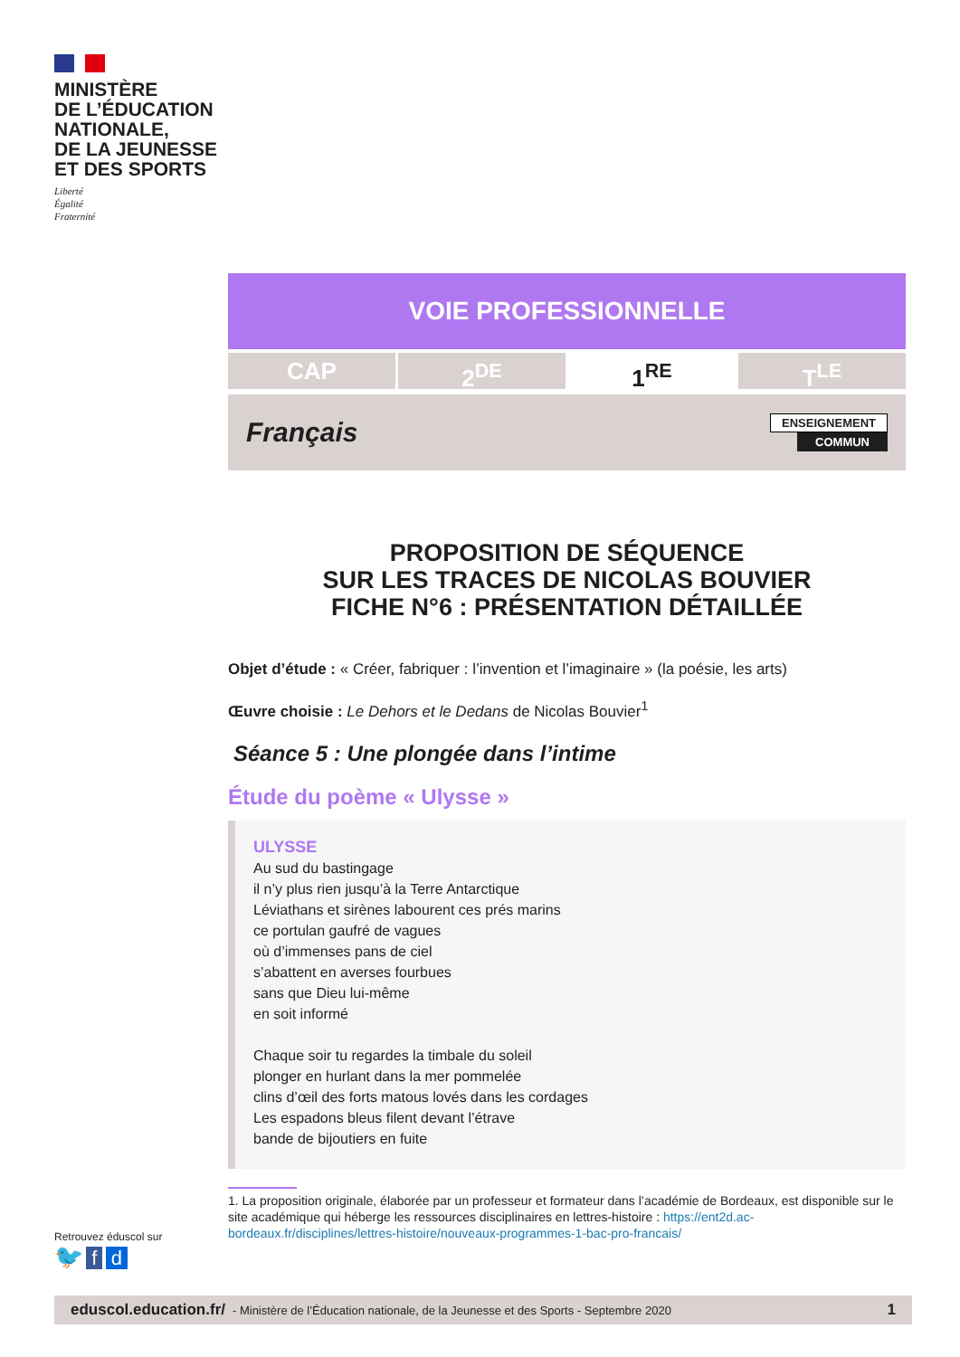MINISTÈRE
DE L’ÉDUCATION
NATIONALE,
DE LA JEUNESSE
ET DES SPORTS
Liberté
Égalité
Fraternité
VOIE PROFESSIONNELLE
CAP 2<sup>DE</sup> 1<sup>RE</sup> T<sup>LE</sup>
Français
ENSEIGNEMENT
COMMUN
PROPOSITION DE SÉQUENCE
SUR LES TRACES DE NICOLAS BOUVIER
FICHE N°6 : PRÉSENTATION DÉTAILLÉE
Objet d’étude : « Créer, fabriquer : l’invention et l’imaginaire » (la poésie, les arts)
Œuvre choisie : Le Dehors et le Dedans de Nicolas Bouvier<sup>1</sup>
Séance 5 : Une plongée dans l’intime
Étude du poème « Ulysse »
ULYSSE
Au sud du bastingage
il n’y plus rien jusqu’à la Terre Antarctique
Léviathans et sirènes labourent ces prés marins
ce portulan gaufré de vagues
où d’immenses pans de ciel
s’abattent en averses fourbues
sans que Dieu lui-même
en soit informé
Chaque soir tu regardes la timbale du soleil
plonger en hurlant dans la mer pommelée
clins d’œil des forts matous lovés dans les cordages
Les espadons bleus filent devant l’étrave
bande de bijoutiers en fuite
1. La proposition originale, élaborée par un professeur et formateur dans l’académie de Bordeaux, est disponible sur le site académique qui héberge les ressources disciplinaires en lettres-histoire : https://ent2d.ac-bordeaux.fr/disciplines/lettres-histoire/nouveaux-programmes-1-bac-pro-francais/
Retrouvez éduscol sur
🐦 f d
eduscol.education.fr/ - Ministère de l’Éducation nationale, de la Jeunesse et des Sports - Septembre 2020 1